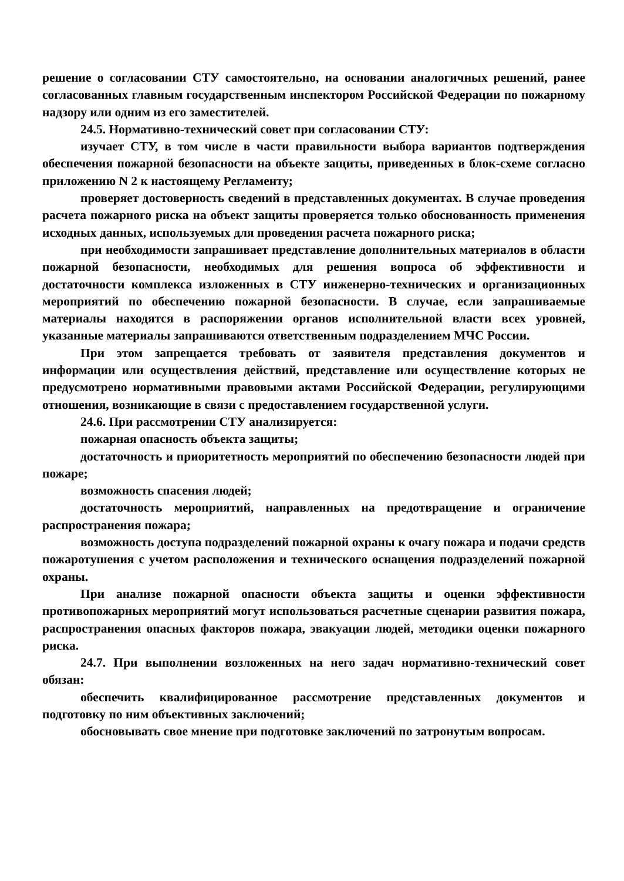решение о согласовании СТУ самостоятельно, на основании аналогичных решений, ранее согласованных главным государственным инспектором Российской Федерации по пожарному надзору или одним из его заместителей.
24.5. Нормативно-технический совет при согласовании СТУ:
изучает СТУ, в том числе в части правильности выбора вариантов подтверждения обеспечения пожарной безопасности на объекте защиты, приведенных в блок-схеме согласно приложению N 2 к настоящему Регламенту;
проверяет достоверность сведений в представленных документах. В случае проведения расчета пожарного риска на объект защиты проверяется только обоснованность применения исходных данных, используемых для проведения расчета пожарного риска;
при необходимости запрашивает представление дополнительных материалов в области пожарной безопасности, необходимых для решения вопроса об эффективности и достаточности комплекса изложенных в СТУ инженерно-технических и организационных мероприятий по обеспечению пожарной безопасности. В случае, если запрашиваемые материалы находятся в распоряжении органов исполнительной власти всех уровней, указанные материалы запрашиваются ответственным подразделением МЧС России.
При этом запрещается требовать от заявителя представления документов и информации или осуществления действий, представление или осуществление которых не предусмотрено нормативными правовыми актами Российской Федерации, регулирующими отношения, возникающие в связи с предоставлением государственной услуги.
24.6. При рассмотрении СТУ анализируется:
пожарная опасность объекта защиты;
достаточность и приоритетность мероприятий по обеспечению безопасности людей при пожаре;
возможность спасения людей;
достаточность мероприятий, направленных на предотвращение и ограничение распространения пожара;
возможность доступа подразделений пожарной охраны к очагу пожара и подачи средств пожаротушения с учетом расположения и технического оснащения подразделений пожарной охраны.
При анализе пожарной опасности объекта защиты и оценки эффективности противопожарных мероприятий могут использоваться расчетные сценарии развития пожара, распространения опасных факторов пожара, эвакуации людей, методики оценки пожарного риска.
24.7. При выполнении возложенных на него задач нормативно-технический совет обязан:
обеспечить квалифицированное рассмотрение представленных документов и подготовку по ним объективных заключений;
обосновывать свое мнение при подготовке заключений по затронутым вопросам.